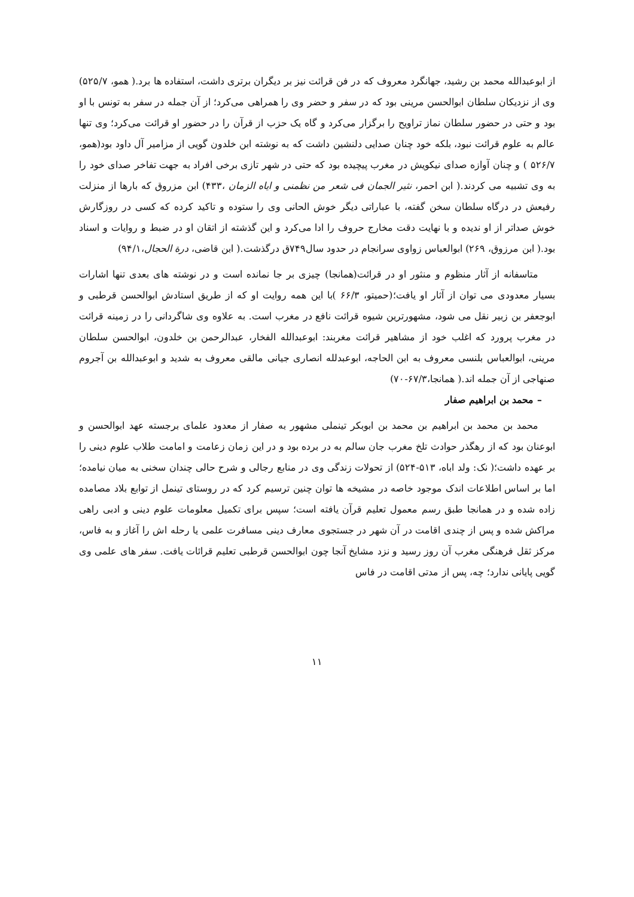از ابوعبدالله محمد بن رشید، جهانگرد معروف که در فن قرائت نیز بر دیگران برتری داشت، استفاده ها برد.( همو، ۵۲۵/۷) وی از نزدیکان سلطان ابوالحسن مرینی بود که در سفر و حضر وی را همراهی می‌کرد؛ از آن جمله در سفر به تونس با او بود و حتی در حضور سلطان نماز تراویح را برگزار می‌کرد و گاه یک حزب از قرآن را در حضور او قرائت می‌کرد؛ وی تنها عالم به علوم قرائت نبود، بلکه خود چنان صدایی دلنشین داشت که به نوشته ابن خلدون گویی از مزامیر آل داود بود(همو، ۵۲۶/۷ ) و چنان آوازه صدای نیکویش در مغرب پیچیده بود که حتی در شهر تازی برخی افراد به جهت تفاخر صدای خود را به وی تشبیه می کردند.( ابن احمر، نثیر الجمان فی شعر من نظمنی و ایاه الزمان ،۴۳۳) ابن مزروق که بارها از منزلت رفیعش در درگاه سلطان سخن گفته، با عباراتی دیگر خوش الحانی وی را ستوده و تاکید کرده که کسی در روزگارش خوش صداتر از او ندیده و با نهایت دقت مخارج حروف را ادا می‌کرد و این گذشته از اتقان او در ضبط و روایات و اسناد بود.( ابن مرزوق، ۲۶۹) ابوالعباس زواوی سرانجام در حدود سال۷۴۹ق درگذشت.( ابن قاضی، درة الحجال،۹۴/۱)
متاسفانه از آثار منظوم و منثور او در قرائت(همانجا) چیزی بر جا نمانده است و در نوشته های بعدی تنها اشارات بسیار معدودی می توان از آثار او یافت؛(حمیتو، ۶۶/۳ )با این همه روایت او که از طریق استادش ابوالحسن قرطبی و ابوجعفر بن زبیر نقل می شود، مشهورترین شیوه قرائت نافع در مغرب است. به علاوه وی شاگردانی را در زمینه قرائت در مغرب پرورد که اغلب خود از مشاهیر قرائت مغربند: ابوعبدالله الفخار، عبدالرحمن بن خلدون، ابوالحسن سلطان مرینی، ابوالعباس بلنسی معروف به ابن الحاجه، ابوعبدلله انصاری جیانی مالقی معروف به شدید و ابوعبدالله بن آجروم صنهاجی از آن جمله اند.( همانجا،۶۷/۳-۷۰)
– محمد بن ابراهیم صفار
محمد بن محمد بن ابراهیم بن محمد بن ابوبکر تینملی مشهور به صفار از معدود علمای برجسته عهد ابوالحسن و ابوعنان بود که از رهگذر حوادث تلخ مغرب جان سالم به در برده بود و در این زمان زعامت و امامت طلاب علوم دینی را بر عهده داشت؛( نک: ولد اباه، ۵۱۳-۵۲۴) از تحولات زندگی وی در منابع رجالی و شرح حالی چندان سخنی به میان نیامده؛ اما بر اساس اطلاعات اندک موجود خاصه در مشیخه ها توان چنین ترسیم کرد که در روستای تینمل از توابع بلاد مصامده زاده شده و در همانجا طبق رسم معمول تعلیم قرآن یافته است؛ سپس برای تکمیل معلومات علوم دینی و ادبی راهی مراکش شده و پس از چندی اقامت در آن شهر در جستجوی معارف دینی مسافرت علمی یا رحله اش را آغاز و به فاس، مرکز ثقل فرهنگی مغرب آن روز رسید و نزد مشایخ آنجا چون ابوالحسن قرطبی تعلیم قرائات یافت. سفر های علمی وی گویی پایانی ندارد؛ چه، پس از مدتی اقامت در فاس
۱۱